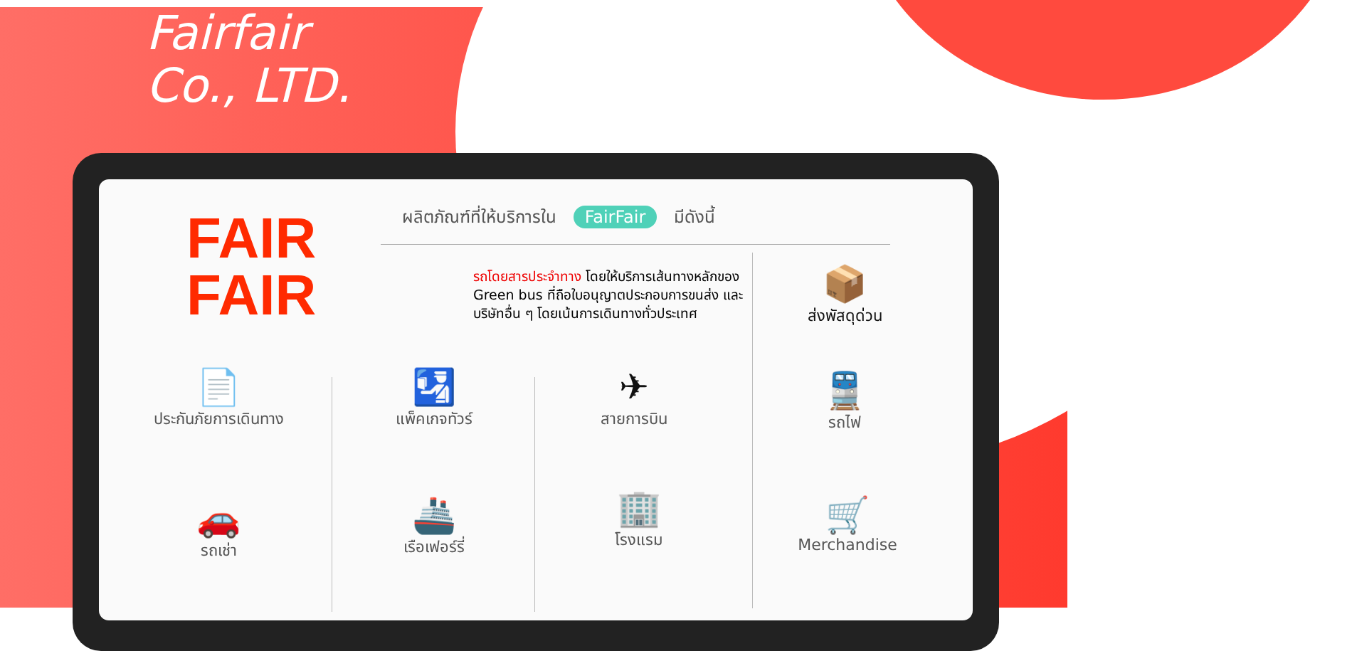Fairfair
Co., LTD.
FAIR
FAIR
ผลิตภัณฑ์ที่ให้บริการใน FairFair มีดังนี้
รถโดยสารประจำทาง โดยให้บริการเส้นทางหลักของ Green bus ที่ถือใบอนุญาตประกอบการขนส่ง และบริษัทอื่น ๆ โดยเน้นการเดินทางทั่วประเทศ
📦
ส่งพัสดุด่วน
📄
ประกันภัยการเดินทาง
🛂
แพ็คเกจทัวร์
✈
สายการบิน
🚆
รถไฟ
🚗
รถเช่า
🚢
เรือเฟอร์รี่
🏢
โรงแรม
🛒
Merchandise